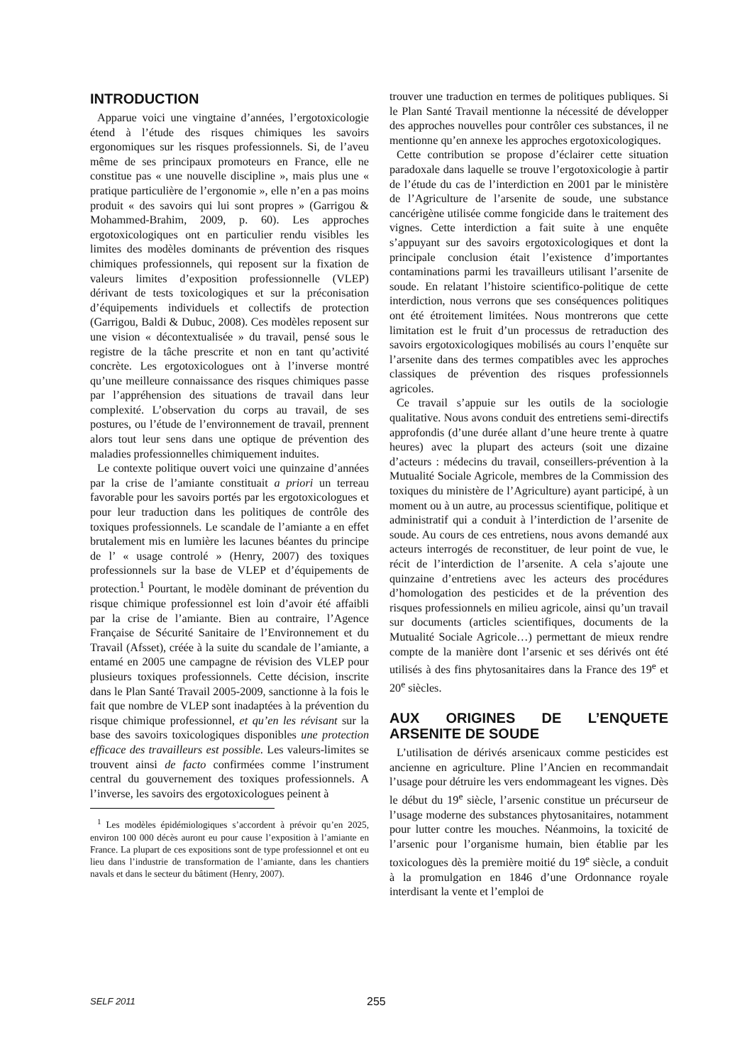INTRODUCTION
Apparue voici une vingtaine d’années, l’ergotoxicologie étend à l’étude des risques chimiques les savoirs ergonomiques sur les risques professionnels. Si, de l’aveu même de ses principaux promoteurs en France, elle ne constitue pas « une nouvelle discipline », mais plus une « pratique particulière de l’ergonomie », elle n’en a pas moins produit « des savoirs qui lui sont propres » (Garrigou & Mohammed-Brahim, 2009, p. 60). Les approches ergotoxicologiques ont en particulier rendu visibles les limites des modèles dominants de prévention des risques chimiques professionnels, qui reposent sur la fixation de valeurs limites d’exposition professionnelle (VLEP) dérivant de tests toxicologiques et sur la préconisation d’équipements individuels et collectifs de protection (Garrigou, Baldi & Dubuc, 2008). Ces modèles reposent sur une vision « décontextualisée » du travail, pensé sous le registre de la tâche prescrite et non en tant qu’activité concrète. Les ergotoxicologues ont à l’inverse montré qu’une meilleure connaissance des risques chimiques passe par l’appréhension des situations de travail dans leur complexité. L’observation du corps au travail, de ses postures, ou l’étude de l’environnement de travail, prennent alors tout leur sens dans une optique de prévention des maladies professionnelles chimiquement induites.
Le contexte politique ouvert voici une quinzaine d’années par la crise de l’amiante constituait a priori un terreau favorable pour les savoirs portés par les ergotoxicologues et pour leur traduction dans les politiques de contrôle des toxiques professionnels. Le scandale de l’amiante a en effet brutalement mis en lumière les lacunes béantes du principe de l’ « usage controlé » (Henry, 2007) des toxiques professionnels sur la base de VLEP et d’équipements de protection.<sup>1</sup> Pourtant, le modèle dominant de prévention du risque chimique professionnel est loin d’avoir été affaibli par la crise de l’amiante. Bien au contraire, l’Agence Française de Sécurité Sanitaire de l’Environnement et du Travail (Afsset), créée à la suite du scandale de l’amiante, a entamé en 2005 une campagne de révision des VLEP pour plusieurs toxiques professionnels. Cette décision, inscrite dans le Plan Santé Travail 2005-2009, sanctionne à la fois le fait que nombre de VLEP sont inadaptées à la prévention du risque chimique professionnel, et qu’en les révisant sur la base des savoirs toxicologiques disponibles une protection efficace des travailleurs est possible. Les valeurs-limites se trouvent ainsi de facto confirmées comme l’instrument central du gouvernement des toxiques professionnels. A l’inverse, les savoirs des ergotoxicologues peinent à
<sup>1</sup> Les modèles épidémiologiques s’accordent à prévoir qu’en 2025, environ 100 000 décès auront eu pour cause l’exposition à l’amiante en France. La plupart de ces expositions sont de type professionnel et ont eu lieu dans l’industrie de transformation de l’amiante, dans les chantiers navals et dans le secteur du bâtiment (Henry, 2007).
trouver une traduction en termes de politiques publiques. Si le Plan Santé Travail mentionne la nécessité de développer des approches nouvelles pour contrôler ces substances, il ne mentionne qu’en annexe les approches ergotoxicologiques.
Cette contribution se propose d’éclairer cette situation paradoxale dans laquelle se trouve l’ergotoxicologie à partir de l’étude du cas de l’interdiction en 2001 par le ministère de l’Agriculture de l’arsenite de soude, une substance cancérigène utilisée comme fongicide dans le traitement des vignes. Cette interdiction a fait suite à une enquête s’appuyant sur des savoirs ergotoxicologiques et dont la principale conclusion était l’existence d’importantes contaminations parmi les travailleurs utilisant l’arsenite de soude. En relatant l’histoire scientifico-politique de cette interdiction, nous verrons que ses conséquences politiques ont été étroitement limitées. Nous montrerons que cette limitation est le fruit d’un processus de retraduction des savoirs ergotoxicologiques mobilisés au cours l’enquête sur l’arsenite dans des termes compatibles avec les approches classiques de prévention des risques professionnels agricoles.
Ce travail s’appuie sur les outils de la sociologie qualitative. Nous avons conduit des entretiens semi-directifs approfondis (d’une durée allant d’une heure trente à quatre heures) avec la plupart des acteurs (soit une dizaine d’acteurs : médecins du travail, conseillers-prévention à la Mutualité Sociale Agricole, membres de la Commission des toxiques du ministère de l’Agriculture) ayant participé, à un moment ou à un autre, au processus scientifique, politique et administratif qui a conduit à l’interdiction de l’arsenite de soude. Au cours de ces entretiens, nous avons demandé aux acteurs interrogés de reconstituer, de leur point de vue, le récit de l’interdiction de l’arsenite. A cela s’ajoute une quinzaine d’entretiens avec les acteurs des procédures d’homologation des pesticides et de la prévention des risques professionnels en milieu agricole, ainsi qu’un travail sur documents (articles scientifiques, documents de la Mutualité Sociale Agricole…) permettant de mieux rendre compte de la manière dont l’arsenic et ses dérivés ont été utilisés à des fins phytosanitaires dans la France des 19<sup>e</sup> et 20<sup>e</sup> siècles.
AUX ORIGINES DE L’ENQUETE ARSENITE DE SOUDE
L’utilisation de dérivés arsenicaux comme pesticides est ancienne en agriculture. Pline l’Ancien en recommandait l’usage pour détruire les vers endommageant les vignes. Dès le début du 19<sup>e</sup> siècle, l’arsenic constitue un précurseur de l’usage moderne des substances phytosanitaires, notamment pour lutter contre les mouches. Néanmoins, la toxicité de l’arsenic pour l’organisme humain, bien établie par les toxicologues dès la première moitié du 19<sup>e</sup> siècle, a conduit à la promulgation en 1846 d’une Ordonnance royale interdisant la vente et l’emploi de
SELF 2011
255